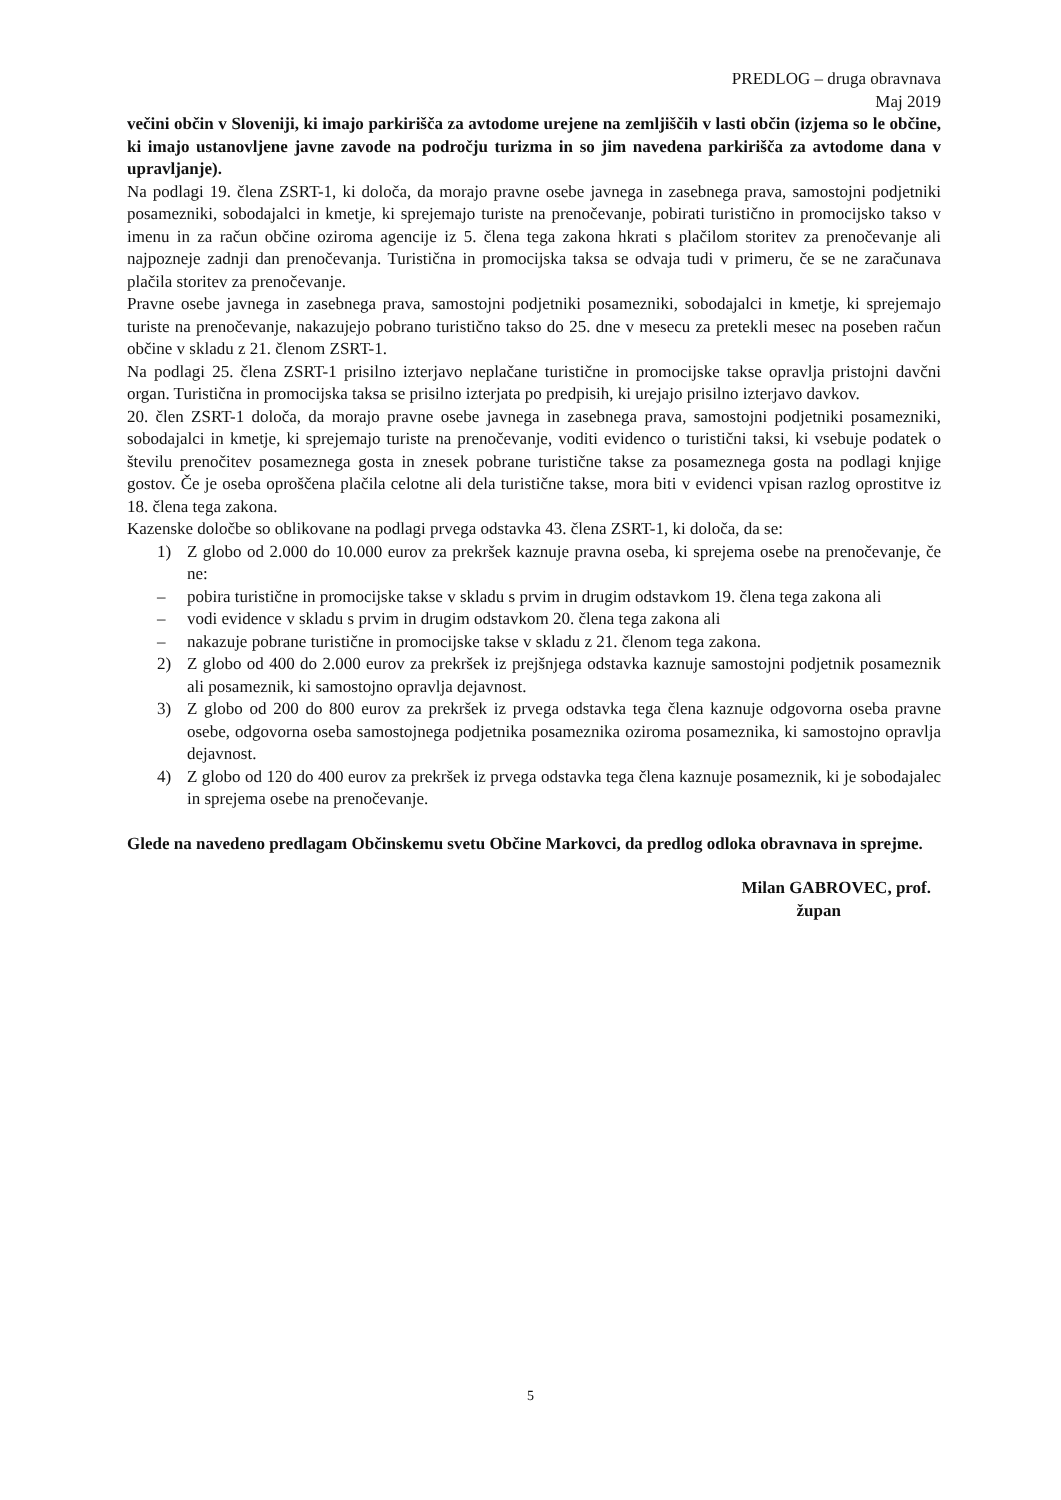PREDLOG – druga obravnava
Maj 2019
večini občin v Sloveniji, ki imajo parkirišča za avtodome urejene na zemljiščih v lasti občin (izjema so le občine, ki imajo ustanovljene javne zavode na področju turizma in so jim navedena parkirišča za avtodome dana v upravljanje).
Na podlagi 19. člena ZSRT-1, ki določa, da morajo pravne osebe javnega in zasebnega prava, samostojni podjetniki posamezniki, sobodajalci in kmetje, ki sprejemajo turiste na prenočevanje, pobirati turistično in promocijsko takso v imenu in za račun občine oziroma agencije iz 5. člena tega zakona hkrati s plačilom storitev za prenočevanje ali najpozneje zadnji dan prenočevanja. Turistična in promocijska taksa se odvaja tudi v primeru, če se ne zaračunava plačila storitev za prenočevanje.
Pravne osebe javnega in zasebnega prava, samostojni podjetniki posamezniki, sobodajalci in kmetje, ki sprejemajo turiste na prenočevanje, nakazujejo pobrano turistično takso do 25. dne v mesecu za pretekli mesec na poseben račun občine v skladu z 21. členom ZSRT-1.
Na podlagi 25. člena ZSRT-1 prisilno izterjavo neplačane turistične in promocijske takse opravlja pristojni davčni organ. Turistična in promocijska taksa se prisilno izterjata po predpisih, ki urejajo prisilno izterjavo davkov.
20. člen ZSRT-1 določa, da morajo pravne osebe javnega in zasebnega prava, samostojni podjetniki posamezniki, sobodajalci in kmetje, ki sprejemajo turiste na prenočevanje, voditi evidenco o turistični taksi, ki vsebuje podatek o številu prenočitev posameznega gosta in znesek pobrane turistične takse za posameznega gosta na podlagi knjige gostov. Če je oseba oproščena plačila celotne ali dela turistične takse, mora biti v evidenci vpisan razlog oprostitve iz 18. člena tega zakona.
Kazenske določbe so oblikovane na podlagi prvega odstavka 43. člena ZSRT-1, ki določa, da se:
1) Z globo od 2.000 do 10.000 eurov za prekršek kaznuje pravna oseba, ki sprejema osebe na prenočevanje, če ne:
– pobira turistične in promocijske takse v skladu s prvim in drugim odstavkom 19. člena tega zakona ali
– vodi evidence v skladu s prvim in drugim odstavkom 20. člena tega zakona ali
– nakazuje pobrane turistične in promocijske takse v skladu z 21. členom tega zakona.
2) Z globo od 400 do 2.000 eurov za prekršek iz prejšnjega odstavka kaznuje samostojni podjetnik posameznik ali posameznik, ki samostojno opravlja dejavnost.
3) Z globo od 200 do 800 eurov za prekršek iz prvega odstavka tega člena kaznuje odgovorna oseba pravne osebe, odgovorna oseba samostojnega podjetnika posameznika oziroma posameznika, ki samostojno opravlja dejavnost.
4) Z globo od 120 do 400 eurov za prekršek iz prvega odstavka tega člena kaznuje posameznik, ki je sobodajalec in sprejema osebe na prenočevanje.
Glede na navedeno predlagam Občinskemu svetu Občine Markovci, da predlog odloka obravnava in sprejme.
Milan GABROVEC, prof.
župan
5